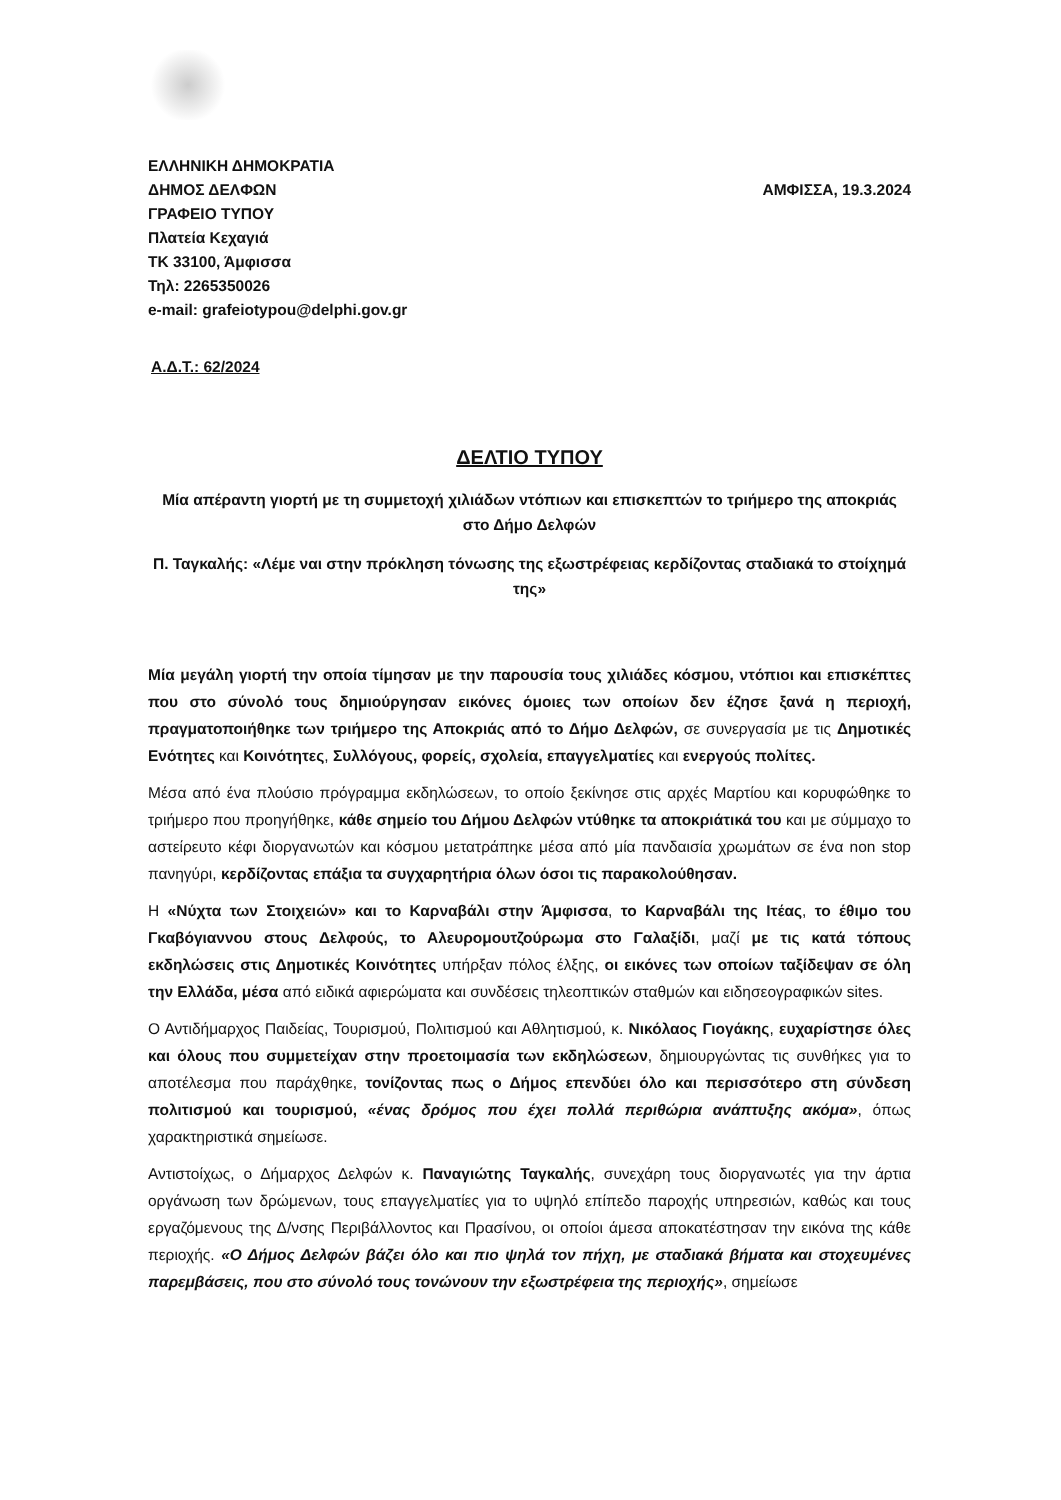ΕΛΛΗΝΙΚΗ ΔΗΜΟΚΡΑΤΙΑ
ΔΗΜΟΣ ΔΕΛΦΩΝ ΑΜΦΙΣΣΑ, 19.3.2024
ΓΡΑΦΕΙΟ ΤΥΠΟΥ
Πλατεία Κεχαγιά
ΤΚ 33100, Άμφισσα
Τηλ: 2265350026
e-mail: grafeiotypou@delphi.gov.gr
Α.Δ.Τ.: 62/2024
ΔΕΛΤΙΟ ΤΥΠΟΥ
Μία απέραντη γιορτή με τη συμμετοχή χιλιάδων ντόπιων και επισκεπτών το τριήμερο της αποκριάς στο Δήμο Δελφών
Π. Ταγκαλής: «Λέμε ναι στην πρόκληση τόνωσης της εξωστρέφειας κερδίζοντας σταδιακά το στοίχημά της»
Μία μεγάλη γιορτή την οποία τίμησαν με την παρουσία τους χιλιάδες κόσμου, ντόπιοι και επισκέπτες που στο σύνολό τους δημιούργησαν εικόνες όμοιες των οποίων δεν έζησε ξανά η περιοχή, πραγματοποιήθηκε των τριήμερο της Αποκριάς από το Δήμο Δελφών, σε συνεργασία με τις Δημοτικές Ενότητες και Κοινότητες, Συλλόγους, φορείς, σχολεία, επαγγελματίες και ενεργούς πολίτες.
Μέσα από ένα πλούσιο πρόγραμμα εκδηλώσεων, το οποίο ξεκίνησε στις αρχές Μαρτίου και κορυφώθηκε το τριήμερο που προηγήθηκε, κάθε σημείο του Δήμου Δελφών ντύθηκε τα αποκριάτικά του και με σύμμαχο το αστείρευτο κέφι διοργανωτών και κόσμου μετατράπηκε μέσα από μία πανδαισία χρωμάτων σε ένα non stop πανηγύρι, κερδίζοντας επάξια τα συγχαρητήρια όλων όσοι τις παρακολούθησαν.
Η «Νύχτα των Στοιχειών» και το Καρναβάλι στην Άμφισσα, το Καρναβάλι της Ιτέας, το έθιμο του Γκαβόγιαννου στους Δελφούς, το Αλευρομουτζούρωμα στο Γαλαξίδι, μαζί με τις κατά τόπους εκδηλώσεις στις Δημοτικές Κοινότητες υπήρξαν πόλος έλξης, οι εικόνες των οποίων ταξίδεψαν σε όλη την Ελλάδα, μέσα από ειδικά αφιερώματα και συνδέσεις τηλεοπτικών σταθμών και ειδησεογραφικών sites.
Ο Αντιδήμαρχος Παιδείας, Τουρισμού, Πολιτισμού και Αθλητισμού, κ. Νικόλαος Γιογάκης, ευχαρίστησε όλες και όλους που συμμετείχαν στην προετοιμασία των εκδηλώσεων, δημιουργώντας τις συνθήκες για το αποτέλεσμα που παράχθηκε, τονίζοντας πως ο Δήμος επενδύει όλο και περισσότερο στη σύνδεση πολιτισμού και τουρισμού, «ένας δρόμος που έχει πολλά περιθώρια ανάπτυξης ακόμα», όπως χαρακτηριστικά σημείωσε.
Αντιστοίχως, ο Δήμαρχος Δελφών κ. Παναγιώτης Ταγκαλής, συνεχάρη τους διοργανωτές για την άρτια οργάνωση των δρώμενων, τους επαγγελματίες για το υψηλό επίπεδο παροχής υπηρεσιών, καθώς και τους εργαζόμενους της Δ/νσης Περιβάλλοντος και Πρασίνου, οι οποίοι άμεσα αποκατέστησαν την εικόνα της κάθε περιοχής. «Ο Δήμος Δελφών βάζει όλο και πιο ψηλά τον πήχη, με σταδιακά βήματα και στοχευμένες παρεμβάσεις, που στο σύνολό τους τονώνουν την εξωστρέφεια της περιοχής», σημείωσε